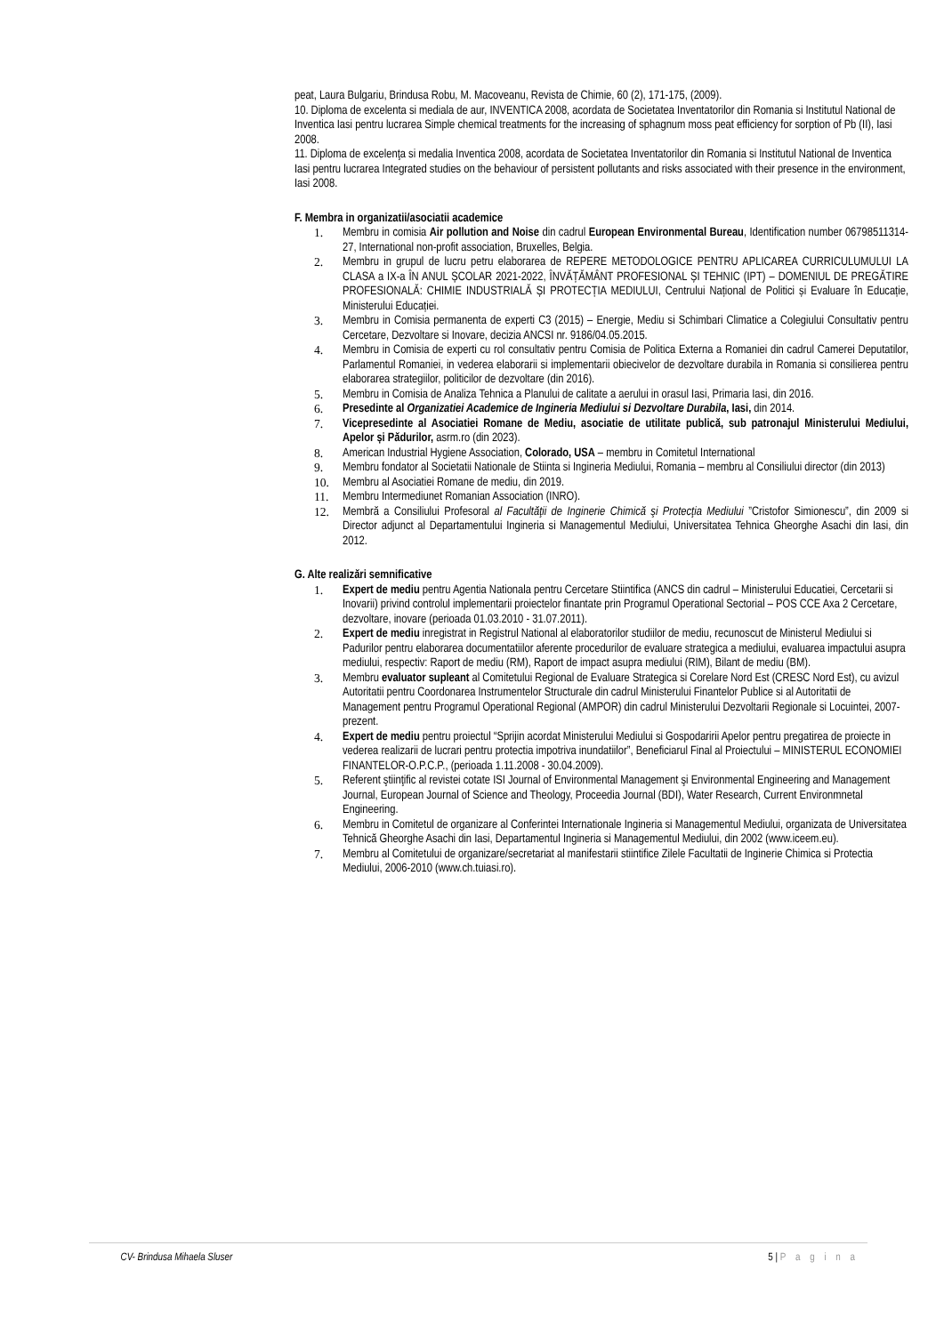peat, Laura Bulgariu, Brindusa Robu, M. Macoveanu, Revista de Chimie, 60 (2), 171-175, (2009).
10. Diploma de excelenta si mediala de aur, INVENTICA 2008, acordata de Societatea Inventatorilor din Romania si Institutul National de Inventica Iasi pentru lucrarea Simple chemical treatments for the increasing of sphagnum moss peat efficiency for sorption of Pb (II), Iasi 2008.
11. Diploma de excelenţa si medalia Inventica 2008, acordata de Societatea Inventatorilor din Romania si Institutul National de Inventica Iasi pentru lucrarea Integrated studies on the behaviour of persistent pollutants and risks associated with their presence in the environment, Iasi 2008.
F. Membra in organizatii/asociatii academice
1. Membru in comisia Air pollution and Noise din cadrul European Environmental Bureau, Identification number 06798511314-27, International non-profit association, Bruxelles, Belgia.
2. Membru in grupul de lucru petru elaborarea de REPERE METODOLOGICE PENTRU APLICAREA CURRICULUMULUI LA CLASA a IX-a ÎN ANUL ȘCOLAR 2021-2022, ÎNVĂȚĂMÂNT PROFESIONAL ȘI TEHNIC (IPT) – DOMENIUL DE PREGĂTIRE PROFESIONALĂ: CHIMIE INDUSTRIALĂ ȘI PROTECȚIA MEDIULUI, Centrului Național de Politici și Evaluare în Educație, Ministerului Educației.
3. Membru in Comisia permanenta de experti C3 (2015) – Energie, Mediu si Schimbari Climatice a Colegiului Consultativ pentru Cercetare, Dezvoltare si Inovare, decizia ANCSI nr. 9186/04.05.2015.
4. Membru in Comisia de experti cu rol consultativ pentru Comisia de Politica Externa a Romaniei din cadrul Camerei Deputatilor, Parlamentul Romaniei, in vederea elaborarii si implementarii obiecivelor de dezvoltare durabila in Romania si consilierea pentru elaborarea strategiilor, politicilor de dezvoltare (din 2016).
5. Membru in Comisia de Analiza Tehnica a Planului de calitate a aerului in orasul Iasi, Primaria Iasi, din 2016.
6. Presedinte al Organizatiei Academice de Ingineria Mediului si Dezvoltare Durabila, Iasi, din 2014.
7. Vicepresedinte al Asociatiei Romane de Mediu, asociatie de utilitate publică, sub patronajul Ministerului Mediului, Apelor și Pădurilor, asrm.ro (din 2023).
8. American Industrial Hygiene Association, Colorado, USA – membru in Comitetul International
9. Membru fondator al Societatii Nationale de Stiinta si Ingineria Mediului, Romania – membru al Consiliului director (din 2013)
10. Membru al Asociatiei Romane de mediu, din 2019.
11. Membru Intermediunet Romanian Association (INRO).
12. Membră a Consiliului Profesoral al Facultăţii de Inginerie Chimică şi Protecţia Mediului ”Cristofor Simionescu”, din 2009 si Director adjunct al Departamentului Ingineria si Managementul Mediului, Universitatea Tehnica Gheorghe Asachi din Iasi, din 2012.
G. Alte realizări semnificative
1. Expert de mediu pentru Agentia Nationala pentru Cercetare Stiintifica (ANCS din cadrul – Ministerului Educatiei, Cercetarii si Inovarii) privind controlul implementarii proiectelor finantate prin Programul Operational Sectorial – POS CCE Axa 2 Cercetare, dezvoltare, inovare (perioada 01.03.2010 - 31.07.2011).
2. Expert de mediu inregistrat in Registrul National al elaboratorilor studiilor de mediu, recunoscut de Ministerul Mediului si Padurilor pentru elaborarea documentatiilor aferente procedurilor de evaluare strategica a mediului, evaluarea impactului asupra mediului, respectiv: Raport de mediu (RM), Raport de impact asupra mediului (RIM), Bilant de mediu (BM).
3. Membru evaluator supleant al Comitetului Regional de Evaluare Strategica si Corelare Nord Est (CRESC Nord Est), cu avizul Autoritatii pentru Coordonarea Instrumentelor Structurale din cadrul Ministerului Finantelor Publice si al Autoritatii de Management pentru Programul Operational Regional (AMPOR) din cadrul Ministerului Dezvoltarii Regionale si Locuintei, 2007-prezent.
4. Expert de mediu pentru proiectul “Sprijin acordat Ministerului Mediului si Gospodaririi Apelor pentru pregatirea de proiecte in vederea realizarii de lucrari pentru protectia impotriva inundatiilor”, Beneficiarul Final al Proiectului – MINISTERUL ECONOMIEI FINANTELOR-O.P.C.P., (perioada 1.11.2008 - 30.04.2009).
5. Referent ştiinţific al revistei cotate ISI Journal of Environmental Management şi Environmental Engineering and Management Journal, European Journal of Science and Theology, Proceedia Journal (BDI), Water Research, Current Environmnetal Engineering.
6. Membru in Comitetul de organizare al Conferintei Internationale Ingineria si Managementul Mediului, organizata de Universitatea Tehnică Gheorghe Asachi din Iasi, Departamentul Ingineria si Managementul Mediului, din 2002 (www.iceem.eu).
7. Membru al Comitetului de organizare/secretariat al manifestarii stiintifice Zilele Facultatii de Inginerie Chimica si Protectia Mediului, 2006-2010 (www.ch.tuiasi.ro).
CV- Brindusa Mihaela Sluser 5 | P a g i n a